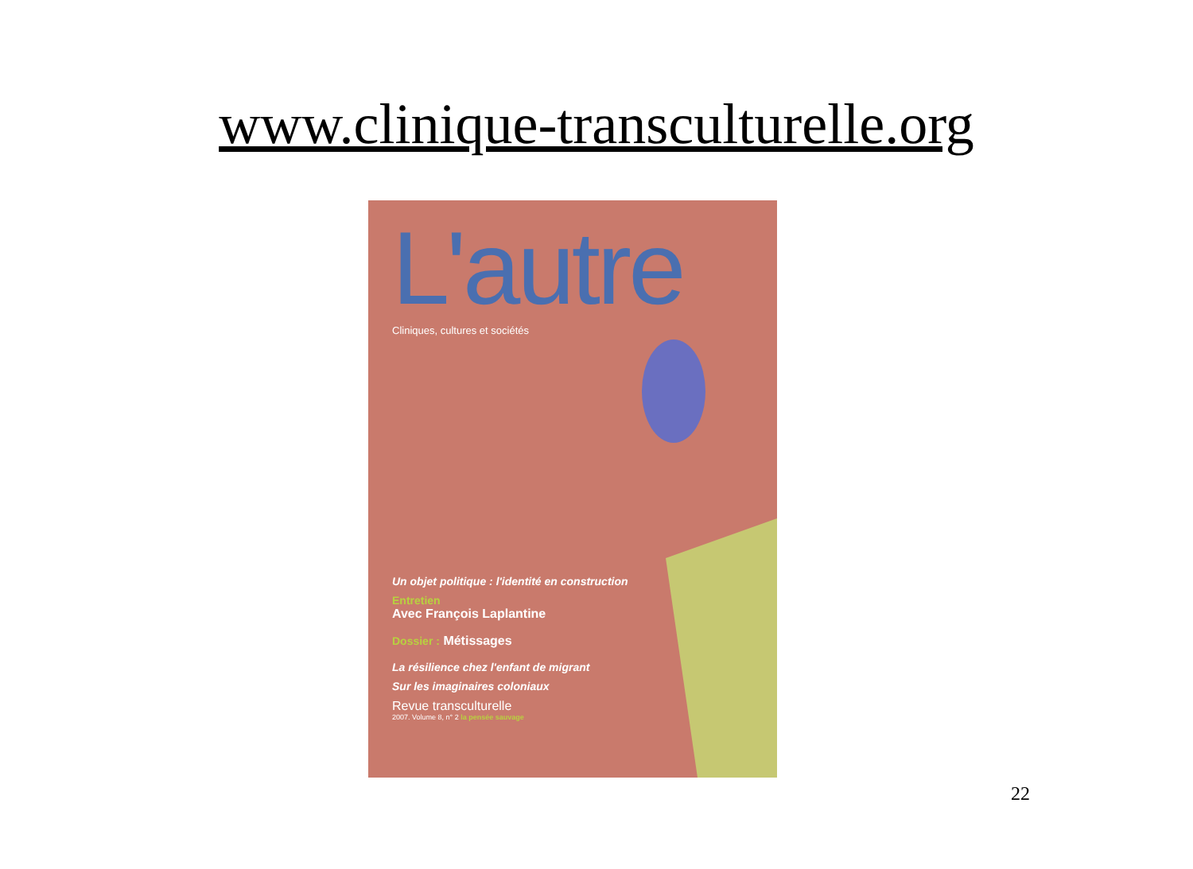www.clinique-transculturelle.org
L'autre
Cliniques, cultures et sociétés
Un objet politique : l'identité en construction
Entretien
Avec François Laplantine
Dossier : Métissages
La résilience chez l'enfant de migrant
Sur les imaginaires coloniaux
Revue transculturelle
2007. Volume 8, n° 2 la pensée sauvage
22